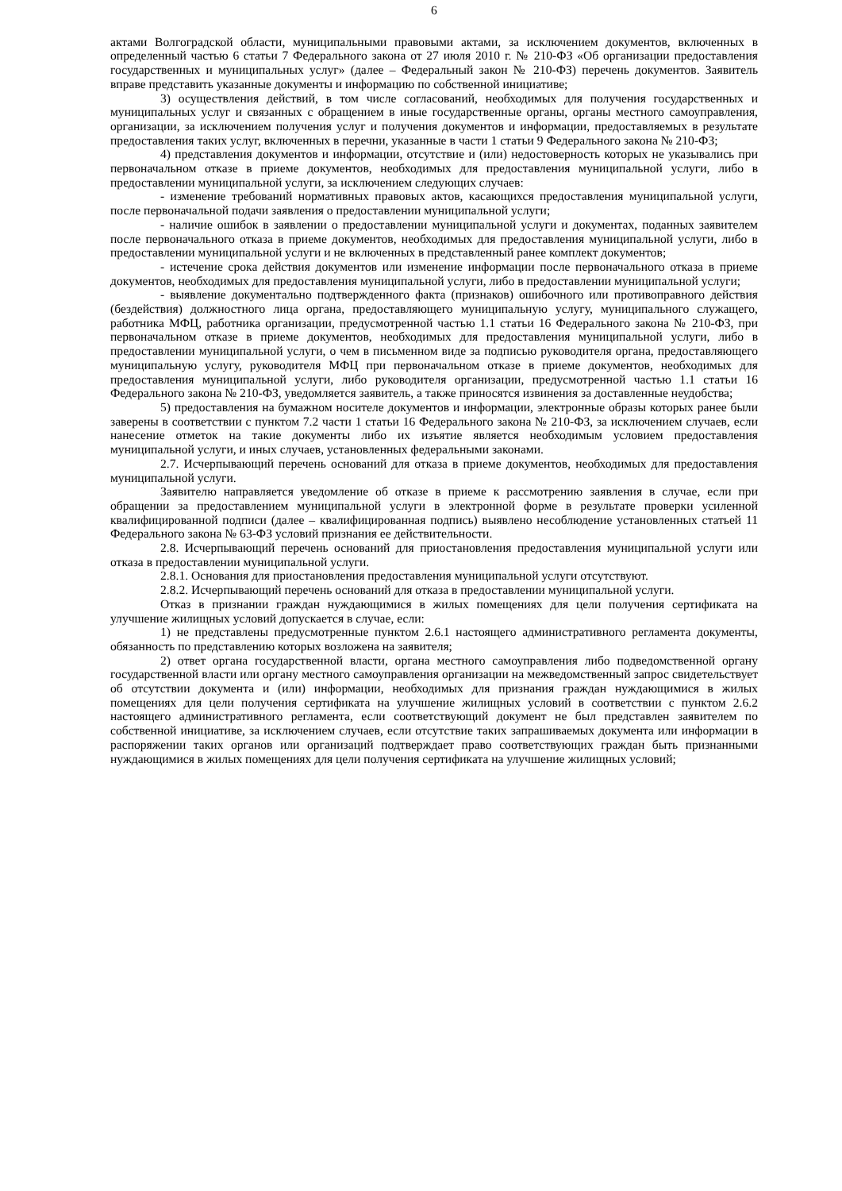6
актами Волгоградской области, муниципальными правовыми актами, за исключением документов, включенных в определенный частью 6 статьи 7 Федерального закона от 27 июля 2010 г. № 210-ФЗ «Об организации предоставления государственных и муниципальных услуг» (далее – Федеральный закон № 210-ФЗ) перечень документов. Заявитель вправе представить указанные документы и информацию по собственной инициативе;
3) осуществления действий, в том числе согласований, необходимых для получения государственных и муниципальных услуг и связанных с обращением в иные государственные органы, органы местного самоуправления, организации, за исключением получения услуг и получения документов и информации, предоставляемых в результате предоставления таких услуг, включенных в перечни, указанные в части 1 статьи 9 Федерального закона № 210-ФЗ;
4) представления документов и информации, отсутствие и (или) недостоверность которых не указывались при первоначальном отказе в приеме документов, необходимых для предоставления муниципальной услуги, либо в предоставлении муниципальной услуги, за исключением следующих случаев:
- изменение требований нормативных правовых актов, касающихся предоставления муниципальной услуги, после первоначальной подачи заявления о предоставлении муниципальной услуги;
- наличие ошибок в заявлении о предоставлении муниципальной услуги и документах, поданных заявителем после первоначального отказа в приеме документов, необходимых для предоставления муниципальной услуги, либо в предоставлении муниципальной услуги и не включенных в представленный ранее комплект документов;
- истечение срока действия документов или изменение информации после первоначального отказа в приеме документов, необходимых для предоставления муниципальной услуги, либо в предоставлении муниципальной услуги;
- выявление документально подтвержденного факта (признаков) ошибочного или противоправного действия (бездействия) должностного лица органа, предоставляющего муниципальную услугу, муниципального служащего, работника МФЦ, работника организации, предусмотренной частью 1.1 статьи 16 Федерального закона № 210-ФЗ, при первоначальном отказе в приеме документов, необходимых для предоставления муниципальной услуги, либо в предоставлении муниципальной услуги, о чем в письменном виде за подписью руководителя органа, предоставляющего муниципальную услугу, руководителя МФЦ при первоначальном отказе в приеме документов, необходимых для предоставления муниципальной услуги, либо руководителя организации, предусмотренной частью 1.1 статьи 16 Федерального закона № 210-ФЗ, уведомляется заявитель, а также приносятся извинения за доставленные неудобства;
5) предоставления на бумажном носителе документов и информации, электронные образы которых ранее были заверены в соответствии с пунктом 7.2 части 1 статьи 16 Федерального закона № 210-ФЗ, за исключением случаев, если нанесение отметок на такие документы либо их изъятие является необходимым условием предоставления муниципальной услуги, и иных случаев, установленных федеральными законами.
2.7. Исчерпывающий перечень оснований для отказа в приеме документов, необходимых для предоставления муниципальной услуги.
Заявителю направляется уведомление об отказе в приеме к рассмотрению заявления в случае, если при обращении за предоставлением муниципальной услуги в электронной форме в результате проверки усиленной квалифицированной подписи (далее – квалифицированная подпись) выявлено несоблюдение установленных статьей 11 Федерального закона № 63-ФЗ условий признания ее действительности.
2.8. Исчерпывающий перечень оснований для приостановления предоставления муниципальной услуги или отказа в предоставлении муниципальной услуги.
2.8.1. Основания для приостановления предоставления муниципальной услуги отсутствуют.
2.8.2. Исчерпывающий перечень оснований для отказа в предоставлении муниципальной услуги.
Отказ в признании граждан нуждающимися в жилых помещениях для цели получения сертификата на улучшение жилищных условий допускается в случае, если:
1) не представлены предусмотренные пунктом 2.6.1 настоящего административного регламента документы, обязанность по представлению которых возложена на заявителя;
2) ответ органа государственной власти, органа местного самоуправления либо подведомственной органу государственной власти или органу местного самоуправления организации на межведомственный запрос свидетельствует об отсутствии документа и (или) информации, необходимых для признания граждан нуждающимися в жилых помещениях для цели получения сертификата на улучшение жилищных условий в соответствии с пунктом 2.6.2 настоящего административного регламента, если соответствующий документ не был представлен заявителем по собственной инициативе, за исключением случаев, если отсутствие таких запрашиваемых документа или информации в распоряжении таких органов или организаций подтверждает право соответствующих граждан быть признанными нуждающимися в жилых помещениях для цели получения сертификата на улучшение жилищных условий;